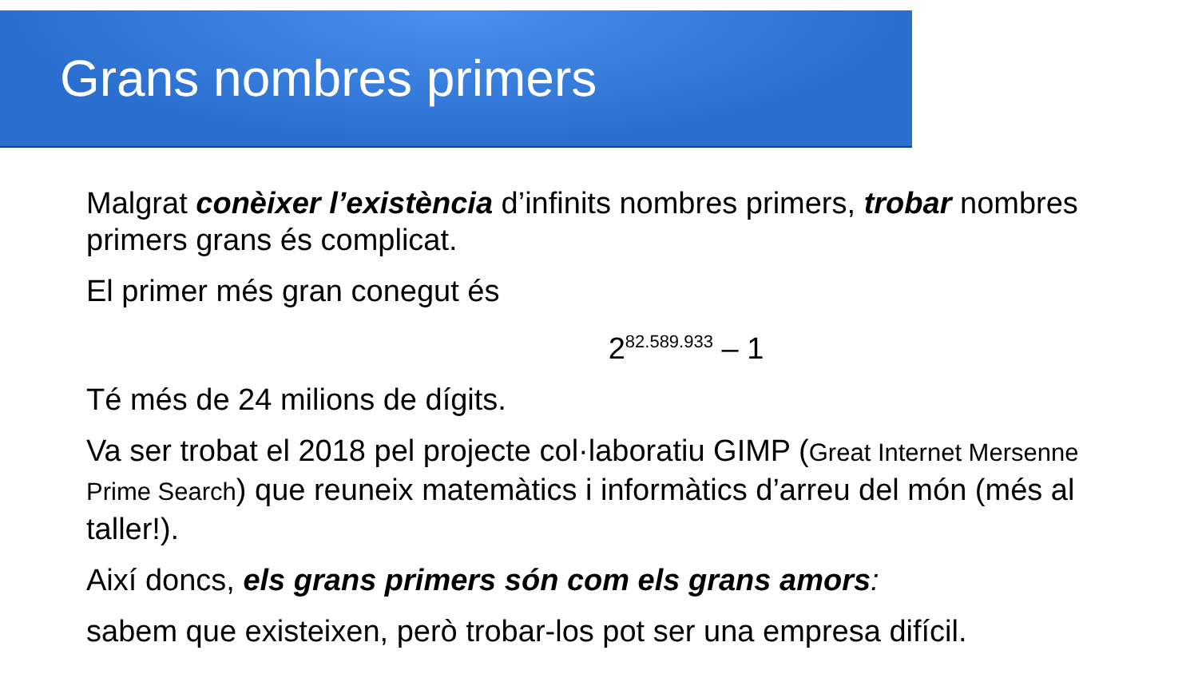Grans nombres primers
Malgrat conèixer l’existència d’infinits nombres primers, trobar nombres primers grans és complicat.
El primer més gran conegut és
2<sup>82.589.933</sup> – 1
Té més de 24 milions de dígits.
Va ser trobat el 2018 pel projecte col·laboratiu GIMP (Great Internet Mersenne Prime Search) que reuneix matemàtics i informàtics d’arreu del món (més al taller!).
Així doncs, els grans primers són com els grans amors:
sabem que existeixen, però trobar-los pot ser una empresa difícil.